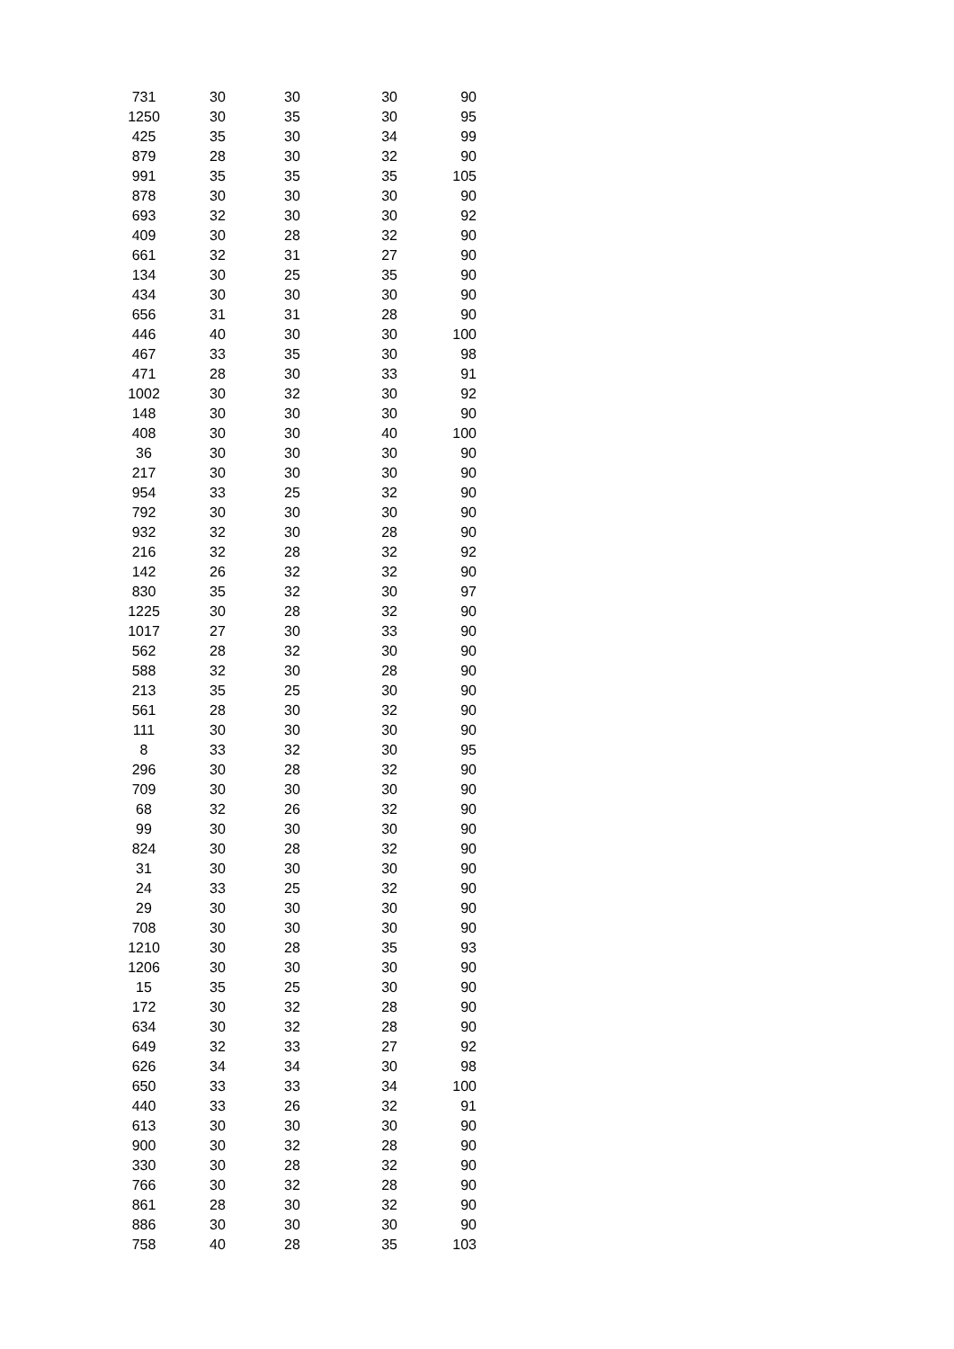| 731 | 30 | 30 | 30 | 90 |
| 1250 | 30 | 35 | 30 | 95 |
| 425 | 35 | 30 | 34 | 99 |
| 879 | 28 | 30 | 32 | 90 |
| 991 | 35 | 35 | 35 | 105 |
| 878 | 30 | 30 | 30 | 90 |
| 693 | 32 | 30 | 30 | 92 |
| 409 | 30 | 28 | 32 | 90 |
| 661 | 32 | 31 | 27 | 90 |
| 134 | 30 | 25 | 35 | 90 |
| 434 | 30 | 30 | 30 | 90 |
| 656 | 31 | 31 | 28 | 90 |
| 446 | 40 | 30 | 30 | 100 |
| 467 | 33 | 35 | 30 | 98 |
| 471 | 28 | 30 | 33 | 91 |
| 1002 | 30 | 32 | 30 | 92 |
| 148 | 30 | 30 | 30 | 90 |
| 408 | 30 | 30 | 40 | 100 |
| 36 | 30 | 30 | 30 | 90 |
| 217 | 30 | 30 | 30 | 90 |
| 954 | 33 | 25 | 32 | 90 |
| 792 | 30 | 30 | 30 | 90 |
| 932 | 32 | 30 | 28 | 90 |
| 216 | 32 | 28 | 32 | 92 |
| 142 | 26 | 32 | 32 | 90 |
| 830 | 35 | 32 | 30 | 97 |
| 1225 | 30 | 28 | 32 | 90 |
| 1017 | 27 | 30 | 33 | 90 |
| 562 | 28 | 32 | 30 | 90 |
| 588 | 32 | 30 | 28 | 90 |
| 213 | 35 | 25 | 30 | 90 |
| 561 | 28 | 30 | 32 | 90 |
| 111 | 30 | 30 | 30 | 90 |
| 8 | 33 | 32 | 30 | 95 |
| 296 | 30 | 28 | 32 | 90 |
| 709 | 30 | 30 | 30 | 90 |
| 68 | 32 | 26 | 32 | 90 |
| 99 | 30 | 30 | 30 | 90 |
| 824 | 30 | 28 | 32 | 90 |
| 31 | 30 | 30 | 30 | 90 |
| 24 | 33 | 25 | 32 | 90 |
| 29 | 30 | 30 | 30 | 90 |
| 708 | 30 | 30 | 30 | 90 |
| 1210 | 30 | 28 | 35 | 93 |
| 1206 | 30 | 30 | 30 | 90 |
| 15 | 35 | 25 | 30 | 90 |
| 172 | 30 | 32 | 28 | 90 |
| 634 | 30 | 32 | 28 | 90 |
| 649 | 32 | 33 | 27 | 92 |
| 626 | 34 | 34 | 30 | 98 |
| 650 | 33 | 33 | 34 | 100 |
| 440 | 33 | 26 | 32 | 91 |
| 613 | 30 | 30 | 30 | 90 |
| 900 | 30 | 32 | 28 | 90 |
| 330 | 30 | 28 | 32 | 90 |
| 766 | 30 | 32 | 28 | 90 |
| 861 | 28 | 30 | 32 | 90 |
| 886 | 30 | 30 | 30 | 90 |
| 758 | 40 | 28 | 35 | 103 |